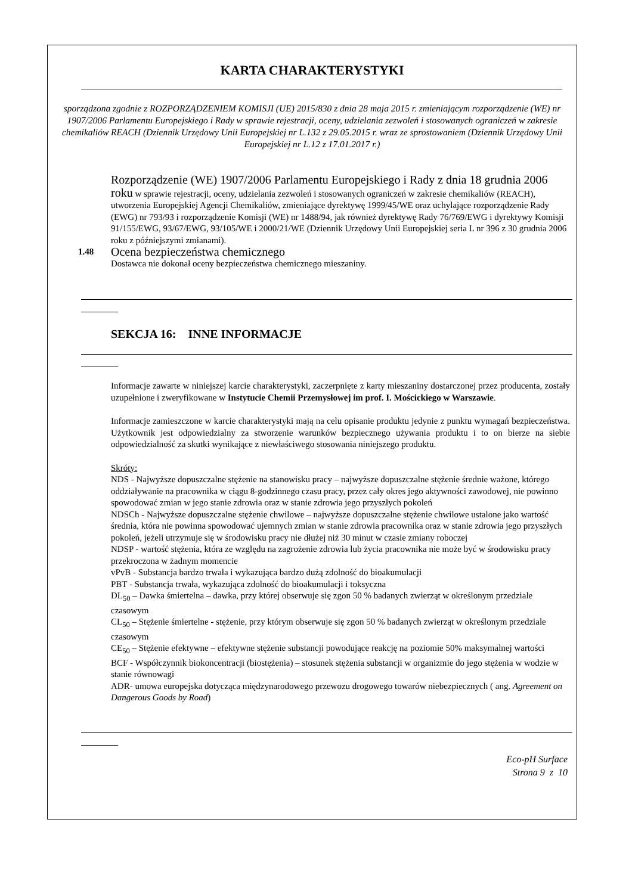KARTA CHARAKTERYSTYKI
sporządzona zgodnie z ROZPORZĄDZENIEM KOMISJI (UE) 2015/830 z dnia 28 maja 2015 r. zmieniającym rozporządzenie (WE) nr 1907/2006 Parlamentu Europejskiego i Rady w sprawie rejestracji, oceny, udzielania zezwoleń i stosowanych ograniczeń w zakresie chemikaliów REACH (Dziennik Urzędowy Unii Europejskiej nr L.132 z 29.05.2015 r. wraz ze sprostowaniem (Dziennik Urzędowy Unii Europejskiej nr L.12 z 17.01.2017 r.)
Rozporządzenie (WE) 1907/2006 Parlamentu Europejskiego i Rady z dnia 18 grudnia 2006 roku w sprawie rejestracji, oceny, udzielania zezwoleń i stosowanych ograniczeń w zakresie chemikaliów (REACH), utworzenia Europejskiej Agencji Chemikaliów, zmieniające dyrektywę 1999/45/WE oraz uchylające rozporządzenie Rady (EWG) nr 793/93 i rozporządzenie Komisji (WE) nr 1488/94, jak również dyrektywę Rady 76/769/EWG i dyrektywy Komisji 91/155/EWG, 93/67/EWG, 93/105/WE i 2000/21/WE (Dziennik Urzędowy Unii Europejskiej seria L nr 396 z 30 grudnia 2006 roku z późniejszymi zmianami).
1.48 Ocena bezpieczeństwa chemicznego
Dostawca nie dokonał oceny bezpieczeństwa chemicznego mieszaniny.
SEKCJA 16: INNE INFORMACJE
Informacje zawarte w niniejszej karcie charakterystyki, zaczerpnięte z karty mieszaniny dostarczonej przez producenta, zostały uzupełnione i zweryfikowane w Instytucie Chemii Przemysłowej im prof. I. Mościckiego w Warszawie.
Informacje zamieszczone w karcie charakterystyki mają na celu opisanie produktu jedynie z punktu wymagań bezpieczeństwa. Użytkownik jest odpowiedzialny za stworzenie warunków bezpiecznego używania produktu i to on bierze na siebie odpowiedzialność za skutki wynikające z niewłaściwego stosowania niniejszego produktu.
Skróty:
NDS - Najwyższe dopuszczalne stężenie na stanowisku pracy – najwyższe dopuszczalne stężenie średnie ważone, którego oddziaływanie na pracownika w ciągu 8-godzinnego czasu pracy, przez cały okres jego aktywności zawodowej, nie powinno spowodować zmian w jego stanie zdrowia oraz w stanie zdrowia jego przyszłych pokoleń
NDSCh - Najwyższe dopuszczalne stężenie chwilowe – najwyższe dopuszczalne stężenie chwilowe ustalone jako wartość średnia, która nie powinna spowodować ujemnych zmian w stanie zdrowia pracownika oraz w stanie zdrowia jego przyszłych pokoleń, jeżeli utrzymuje się w środowisku pracy nie dłużej niż 30 minut w czasie zmiany roboczej
NDSP - wartość stężenia, która ze względu na zagrożenie zdrowia lub życia pracownika nie może być w środowisku pracy przekroczona w żadnym momencie
vPvB - Substancja bardzo trwała i wykazująca bardzo dużą zdolność do bioakumulacji
PBT - Substancja trwała, wykazująca zdolność do bioakumulacji i toksyczna
DL<sub>50</sub> – Dawka śmiertelna – dawka, przy której obserwuje się zgon 50 % badanych zwierząt w określonym przedziale czasowym
CL<sub>50</sub> – Stężenie śmiertelne - stężenie, przy którym obserwuje się zgon 50 % badanych zwierząt w określonym przedziale czasowym
CE<sub>50</sub> – Stężenie efektywne – efektywne stężenie substancji powodujące reakcję na poziomie 50% maksymalnej wartości
BCF - Współczynnik biokoncentracji (biostężenia) – stosunek stężenia substancji w organizmie do jego stężenia w wodzie w stanie równowagi
ADR- umowa europejska dotycząca międzynarodowego przewozu drogowego towarów niebezpiecznych ( ang. Agreement on Dangerous Goods by Road)
Eco-pH Surface
Strona 9 z 10